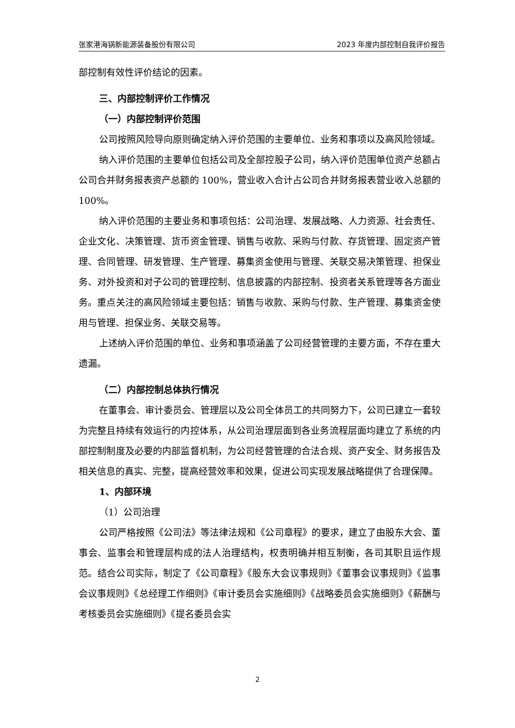张家港海锅新能源装备股份有限公司 2023 年度内部控制自我评价报告
部控制有效性评价结论的因素。
三、内部控制评价工作情况
（一）内部控制评价范围
公司按照风险导向原则确定纳入评价范围的主要单位、业务和事项以及高风险领域。
纳入评价范围的主要单位包括公司及全部控股子公司，纳入评价范围单位资产总额占公司合并财务报表资产总额的 100%，营业收入合计占公司合并财务报表营业收入总额的 100%。
纳入评价范围的主要业务和事项包括：公司治理、发展战略、人力资源、社会责任、企业文化、决策管理、货币资金管理、销售与收款、采购与付款、存货管理、固定资产管理、合同管理、研发管理、生产管理、募集资金使用与管理、关联交易决策管理、担保业务、对外投资和对子公司的管理控制、信息披露的内部控制、投资者关系管理等各方面业务。重点关注的高风险领域主要包括：销售与收款、采购与付款、生产管理、募集资金使用与管理、担保业务、关联交易等。
上述纳入评价范围的单位、业务和事项涵盖了公司经营管理的主要方面，不存在重大遗漏。
（二）内部控制总体执行情况
在董事会、审计委员会、管理层以及公司全体员工的共同努力下，公司已建立一套较为完整且持续有效运行的内控体系，从公司治理层面到各业务流程层面均建立了系统的内部控制制度及必要的内部监督机制，为公司经营管理的合法合规、资产安全、财务报告及相关信息的真实、完整，提高经营效率和效果，促进公司实现发展战略提供了合理保障。
1、内部环境
（1）公司治理
公司严格按照《公司法》等法律法规和《公司章程》的要求，建立了由股东大会、董事会、监事会和管理层构成的法人治理结构，权责明确并相互制衡，各司其职且运作规范。结合公司实际，制定了《公司章程》《股东大会议事规则》《董事会议事规则》《监事会议事规则》《总经理工作细则》《审计委员会实施细则》《战略委员会实施细则》《薪酬与考核委员会实施细则》《提名委员会实
2